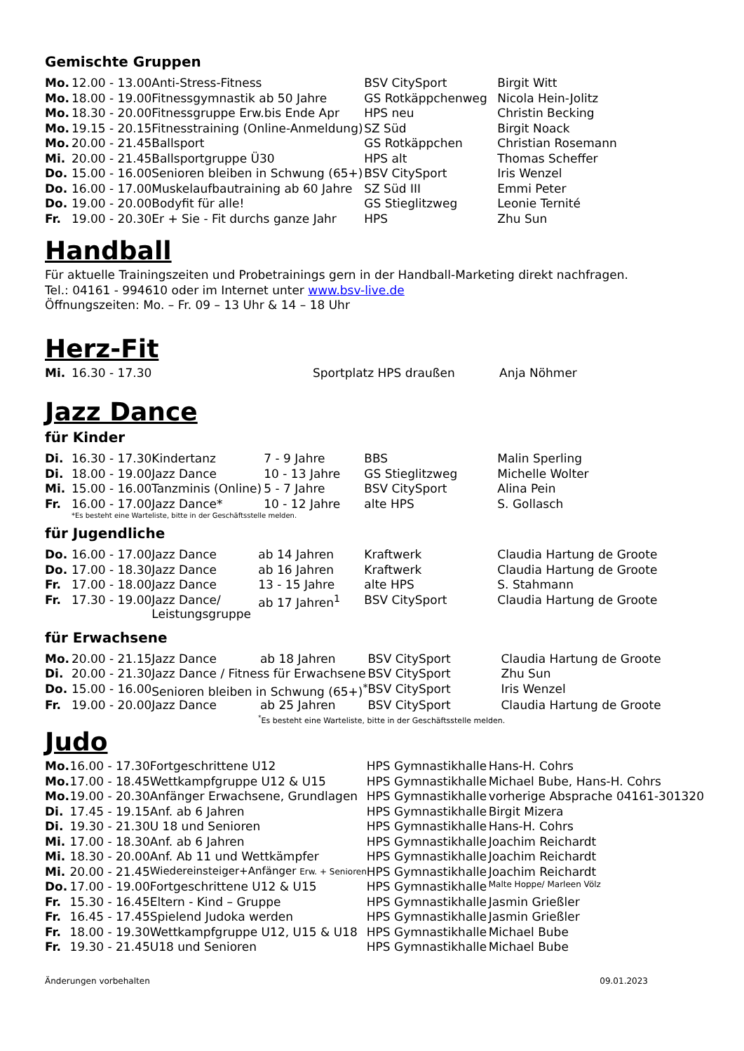Gemischte Gruppen
| Mo. | 12.00 - 13.00 | Anti-Stress-Fitness | BSV CitySport | Birgit Witt |
| Mo. | 18.00 - 19.00 | Fitnessgymnastik ab 50 Jahre | GS Rotkäppchenweg | Nicola Hein-Jolitz |
| Mo. | 18.30 - 20.00 | Fitnessgruppe Erw.bis Ende Apr | HPS neu | Christin Becking |
| Mo. | 19.15 - 20.15 | Fitnesstraining (Online-Anmeldung) | SZ Süd | Birgit Noack |
| Mo. | 20.00 - 21.45 | Ballsport | GS Rotkäppchen | Christian Rosemann |
| Mi. | 20.00 - 21.45 | Ballsportgruppe Ü30 | HPS alt | Thomas Scheffer |
| Do. | 15.00 - 16.00 | Senioren bleiben in Schwung (65+) | BSV CitySport | Iris Wenzel |
| Do. | 16.00 - 17.00 | Muskelaufbautraining ab 60 Jahre | SZ Süd III | Emmi Peter |
| Do. | 19.00 - 20.00 | Bodyfit für alle! | GS Stieglitzweg | Leonie Ternité |
| Fr. | 19.00 - 20.30 | Er + Sie - Fit durchs ganze Jahr | HPS | Zhu Sun |
Handball
Für aktuelle Trainingszeiten und Probetrainings gern in der Handball-Marketing direkt nachfragen.
Tel.: 04161 - 994610 oder im Internet unter www.bsv-live.de
Öffnungszeiten: Mo. – Fr. 09 – 13 Uhr & 14 – 18 Uhr
Herz-Fit
| Mi. | 16.30 - 17.30 | Sportplatz HPS draußen | Anja Nöhmer |
Jazz Dance
für Kinder
| Di. | 16.30 - 17.30 | Kindertanz | 7 - 9 Jahre | BBS | Malin Sperling |
| Di. | 18.00 - 19.00 | Jazz Dance | 10 - 13 Jahre | GS Stieglitzweg | Michelle Wolter |
| Mi. | 15.00 - 16.00 | Tanzminis (Online) | 5 - 7 Jahre | BSV CitySport | Alina Pein |
| Fr. | 16.00 - 17.00 | Jazz Dance* | 10 - 12 Jahre | alte HPS | S. Gollasch |
*Es besteht eine Warteliste, bitte in der Geschäftsstelle melden.
für Jugendliche
| Do. | 16.00 - 17.00 | Jazz Dance | ab 14 Jahren | Kraftwerk | Claudia Hartung de Groote |
| Do. | 17.00 - 18.30 | Jazz Dance | ab 16 Jahren | Kraftwerk | Claudia Hartung de Groote |
| Fr. | 17.00 - 18.00 | Jazz Dance | 13 - 15 Jahre | alte HPS | S. Stahmann |
| Fr. | 17.30 - 19.00 | Jazz Dance/ Leistungsgruppe | ab 17 Jahren<sup>1</sup> | BSV CitySport | Claudia Hartung de Groote |
für Erwachsene
| Mo. | 20.00 - 21.15 | Jazz Dance | ab 18 Jahren | BSV CitySport | Claudia Hartung de Groote |
| Di. | 20.00 - 21.30 | Jazz Dance / Fitness für Erwachsene | | BSV CitySport | Zhu Sun |
| Do. | 15.00 - 16.00 | Senioren bleiben in Schwung (65+)<sup>*</sup> | | BSV CitySport | Iris Wenzel |
| Fr. | 19.00 - 20.00 | Jazz Dance | ab 25 Jahren | BSV CitySport | Claudia Hartung de Groote |
<sup>*</sup> Es besteht eine Warteliste, bitte in der Geschäftsstelle melden.
Judo
| Mo. | 16.00 - 17.30 | Fortgeschrittene U12 | HPS Gymnastikhalle | Hans-H. Cohrs |
| Mo. | 17.00 - 18.45 | Wettkampfgruppe U12 & U15 | HPS Gymnastikhalle | Michael Bube, Hans-H. Cohrs |
| Mo. | 19.00 - 20.30 | Anfänger Erwachsene, Grundlagen | HPS Gymnastikhalle | vorherige Absprache 04161-301320 |
| Di. | 17.45 - 19.15 | Anf. ab 6 Jahren | HPS Gymnastikhalle | Birgit Mizera |
| Di. | 19.30 - 21.30 | U 18 und Senioren | HPS Gymnastikhalle | Hans-H. Cohrs |
| Mi. | 17.00 - 18.30 | Anf. ab 6 Jahren | HPS Gymnastikhalle | Joachim Reichardt |
| Mi. | 18.30 - 20.00 | Anf. Ab 11 und Wettkämpfer | HPS Gymnastikhalle | Joachim Reichardt |
| Mi. | 20.00 - 21.45 | Wiedereinsteiger+Anfänger Erw. + Senioren | HPS Gymnastikhalle | Joachim Reichardt |
| Do. | 17.00 - 19.00 | Fortgeschrittene U12 & U15 | HPS Gymnastikhalle | Malte Hoppe/ Marleen Völz |
| Fr. | 15.30 - 16.45 | Eltern - Kind – Gruppe | HPS Gymnastikhalle | Jasmin Grießler |
| Fr. | 16.45 - 17.45 | Spielend Judoka werden | HPS Gymnastikhalle | Jasmin Grießler |
| Fr. | 18.00 - 19.30 | Wettkampfgruppe U12, U15 & U18 | HPS Gymnastikhalle | Michael Bube |
| Fr. | 19.30 - 21.45 | U18 und Senioren | HPS Gymnastikhalle | Michael Bube |
Änderungen vorbehalten 09.01.2023